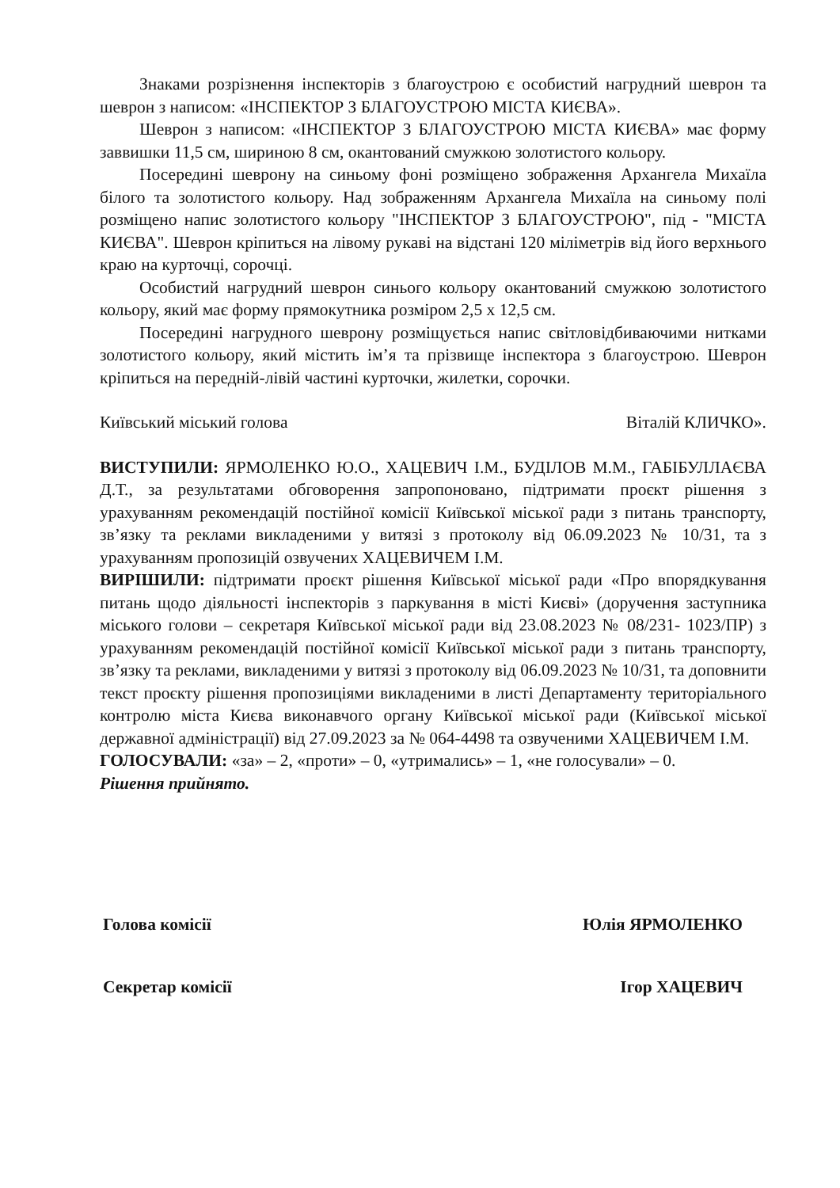Знаками розрізнення інспекторів з благоустрою є особистий нагрудний шеврон та шеврон з написом: «ІНСПЕКТОР З БЛАГОУСТРОЮ МІСТА КИЄВА».
Шеврон з написом: «ІНСПЕКТОР З БЛАГОУСТРОЮ МІСТА КИЄВА» має форму заввишки 11,5 см, шириною 8 см, окантований смужкою золотистого кольору.
Посередині шеврону на синьому фоні розміщено зображення Архангела Михаїла білого та золотистого кольору. Над зображенням Архангела Михаїла на синьому полі розміщено напис золотистого кольору "ІНСПЕКТОР З БЛАГОУСТРОЮ", під - "МІСТА КИЄВА". Шеврон кріпиться на лівому рукаві на відстані 120 міліметрів від його верхнього краю на курточці, сорочці.
Особистий нагрудний шеврон синього кольору окантований смужкою золотистого кольору, який має форму прямокутника розміром 2,5 х 12,5 см.
Посередині нагрудного шеврону розміщується напис світловідбиваючими нитками золотистого кольору, який містить ім’я та прізвище інспектора з благоустрою. Шеврон кріпиться на передній-лівій частині курточки, жилетки, сорочки.
Київський міський голова Віталій КЛИЧКО».
ВИСТУПИЛИ: ЯРМОЛЕНКО Ю.О., ХАЦЕВИЧ І.М., БУДІЛОВ М.М., ГАБІБУЛЛАЄВА Д.Т., за результатами обговорення запропоновано, підтримати проєкт рішення з урахуванням рекомендацій постійної комісії Київської міської ради з питань транспорту, зв’язку та реклами викладеними у витязі з протоколу від 06.09.2023 № 10/31, та з урахуванням пропозицій озвучених ХАЦЕВИЧЕМ І.М.
ВИРІШИЛИ: підтримати проєкт рішення Київської міської ради «Про впорядкування питань щодо діяльності інспекторів з паркування в місті Києві» (доручення заступника міського голови – секретаря Київської міської ради від 23.08.2023 № 08/231- 1023/ПР) з урахуванням рекомендацій постійної комісії Київської міської ради з питань транспорту, зв’язку та реклами, викладеними у витязі з протоколу від 06.09.2023 № 10/31, та доповнити текст проєкту рішення пропозиціями викладеними в листі Департаменту територіального контролю міста Києва виконавчого органу Київської міської ради (Київської міської державної адміністрації) від 27.09.2023 за № 064-4498 та озвученими ХАЦЕВИЧЕМ І.М.
ГОЛОСУВАЛИ: «за» – 2, «проти» – 0, «утримались» – 1, «не голосували» – 0.
Рішення прийнято.
Голова комісії Юлія ЯРМОЛЕНКО
Секретар комісії Ігор ХАЦЕВИЧ